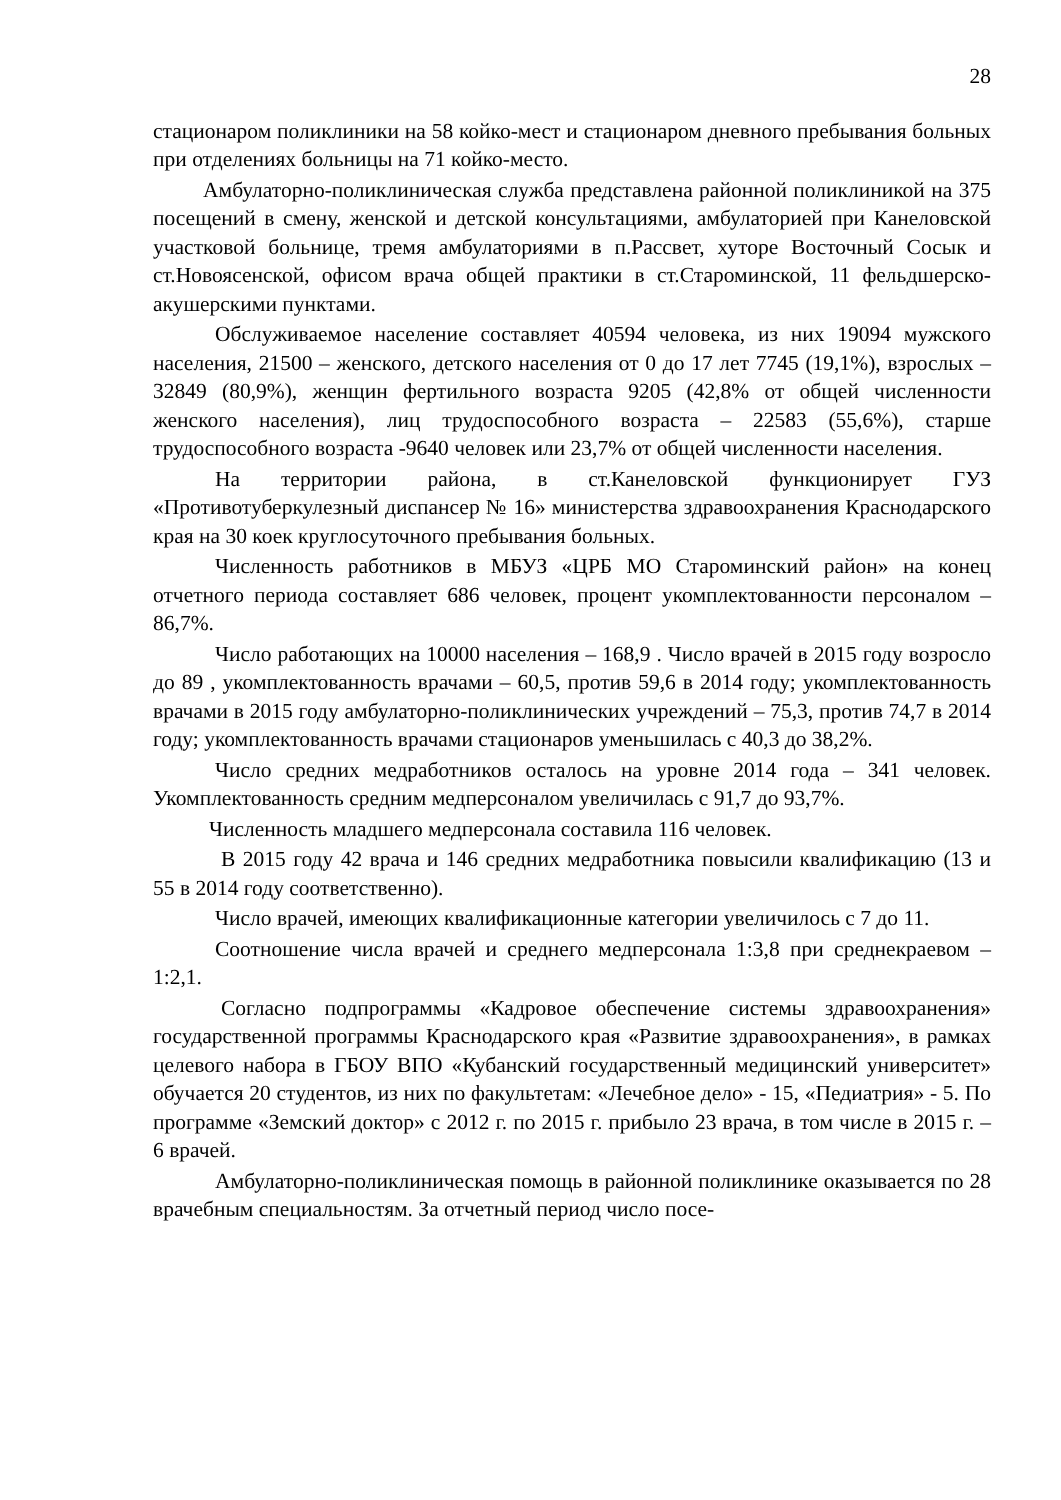28
стационаром поликлиники на 58 койко-мест и стационаром дневного пребывания больных при отделениях больницы на 71 койко-место.
Амбулаторно-поликлиническая служба представлена районной поликлиникой на 375 посещений в смену, женской и детской консультациями, амбулаторией при Канеловской участковой больнице, тремя амбулаториями в п.Рассвет, хуторе Восточный Сосык и ст.Новоясенской, офисом врача общей практики в ст.Староминской, 11 фельдшерско-акушерскими пунктами.
Обслуживаемое население составляет 40594 человека, из них 19094 мужского населения, 21500 – женского, детского населения от 0 до 17 лет 7745 (19,1%), взрослых – 32849 (80,9%), женщин фертильного возраста 9205 (42,8% от общей численности женского населения), лиц трудоспособного возраста – 22583 (55,6%), старше трудоспособного возраста -9640 человек или 23,7% от общей численности населения.
На территории района, в ст.Канеловской функционирует ГУЗ «Противотуберкулезный диспансер № 16» министерства здравоохранения Краснодарского края на 30 коек круглосуточного пребывания больных.
Численность работников в МБУЗ «ЦРБ МО Староминский район» на конец отчетного периода составляет 686 человек, процент укомплектованности персоналом – 86,7%.
Число работающих на 10000 населения – 168,9 . Число врачей в 2015 году возросло до 89 , укомплектованность врачами – 60,5, против 59,6 в 2014 году; укомплектованность врачами в 2015 году амбулаторно-поликлинических учреждений – 75,3, против 74,7 в 2014 году; укомплектованность врачами стационаров уменьшилась с 40,3 до 38,2%.
Число средних медработников осталось на уровне 2014 года – 341 человек. Укомплектованность средним медперсоналом увеличилась с 91,7 до 93,7%.
Численность младшего медперсонала составила 116 человек.
В 2015 году 42 врача и 146 средних медработника повысили квалификацию (13 и 55 в 2014 году соответственно).
Число врачей, имеющих квалификационные категории увеличилось с 7 до 11.
Соотношение числа врачей и среднего медперсонала 1:3,8 при среднекраевом – 1:2,1.
Согласно подпрограммы «Кадровое обеспечение системы здравоохранения» государственной программы Краснодарского края «Развитие здравоохранения», в рамках целевого набора в ГБОУ ВПО «Кубанский государственный медицинский университет» обучается 20 студентов, из них по факультетам: «Лечебное дело» - 15, «Педиатрия» - 5. По программе «Земский доктор» с 2012 г. по 2015 г. прибыло 23 врача, в том числе в 2015 г. – 6 врачей.
Амбулаторно-поликлиническая помощь в районной поликлинике оказывается по 28 врачебным специальностям. За отчетный период число посе-